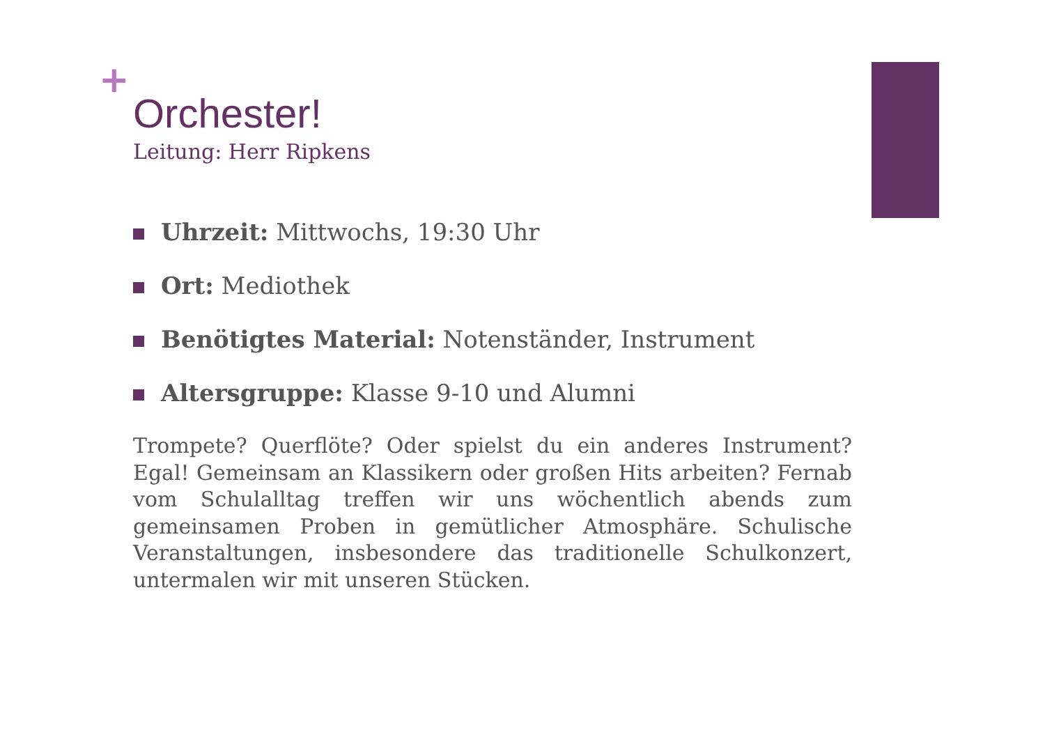+
Orchester!
Leitung: Herr Ripkens
Uhrzeit: Mittwochs, 19:30 Uhr
Ort: Mediothek
Benötigtes Material: Notenständer, Instrument
Altersgruppe: Klasse 9-10 und Alumni
Trompete? Querflöte? Oder spielst du ein anderes Instrument? Egal! Gemeinsam an Klassikern oder großen Hits arbeiten? Fernab vom Schulalltag treffen wir uns wöchentlich abends zum gemeinsamen Proben in gemütlicher Atmosphäre. Schulische Veranstaltungen, insbesondere das traditionelle Schulkonzert, untermalen wir mit unseren Stücken.